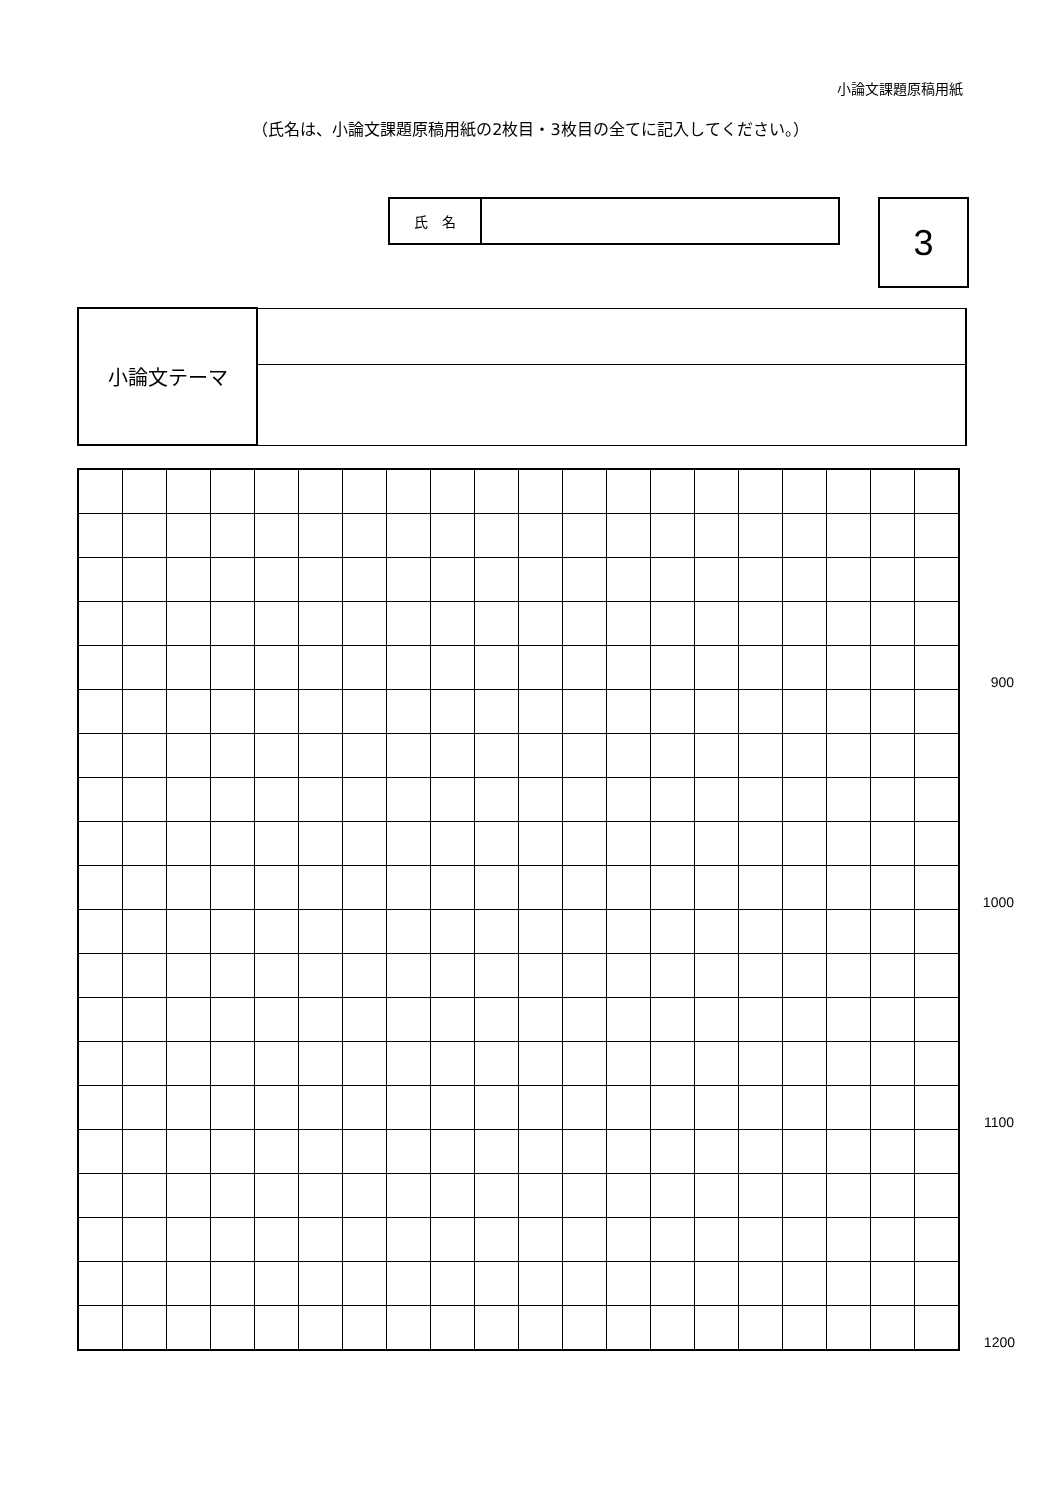小論文課題原稿用紙
（氏名は、小論文課題原稿用紙の2枚目・3枚目の全てに記入してください。）
| 氏 名 | |
3
| 小論文テーマ | |
| | | | | | | | | | | | | | | | | | | | | 900 |
| | | | | | | | | | | | | | | | | | | | | 1000 |
| | | | | | | | | | | | | | | | | | | | | 1100 |
| | | | | | | | | | | | | | | | | | | | | 1200 |